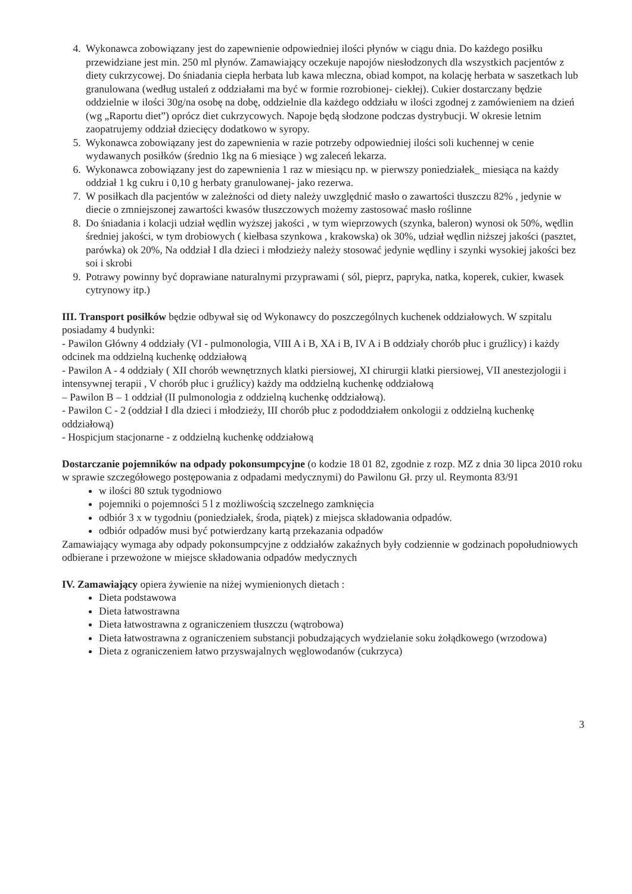4. Wykonawca zobowiązany jest do zapewnienie odpowiedniej ilości płynów w ciągu dnia. Do każdego posiłku przewidziane jest min. 250 ml płynów. Zamawiający oczekuje napojów niesłodzonych dla wszystkich pacjentów z diety cukrzycowej. Do śniadania ciepła herbata lub kawa mleczna, obiad kompot, na kolację herbata w saszetkach lub granulowana (według ustaleń z oddziałami ma być w formie rozrobionej- ciekłej). Cukier dostarczany będzie oddzielnie w ilości 30g/na osobę na dobę, oddzielnie dla każdego oddziału w ilości zgodnej z zamówieniem na dzień (wg „Raportu diet”) oprócz diet cukrzycowych. Napoje będą słodzone podczas dystrybucji. W okresie letnim zaopatrujemy oddział dziecięcy dodatkowo w syropy.
5. Wykonawca zobowiązany jest do zapewnienia w razie potrzeby odpowiedniej ilości soli kuchennej w cenie wydawanych posiłków (średnio 1kg na 6 miesiące ) wg zaleceń lekarza.
6. Wykonawca zobowiązany jest do zapewnienia 1 raz w miesiącu np. w pierwszy poniedziałek_ miesiąca na każdy oddział 1 kg cukru i 0,10 g herbaty granulowanej- jako rezerwa.
7. W posiłkach dla pacjentów w zależności od diety należy uwzględnić masło o zawartości tłuszczu 82% , jedynie w diecie o zmniejszonej zawartości kwasów tłuszczowych możemy zastosować masło roślinne
8. Do śniadania i kolacji udział wędlin wyższej jakości , w tym wieprzowych (szynka, baleron) wynosi ok 50%, wędlin średniej jakości, w tym drobiowych ( kiełbasa szynkowa , krakowska) ok 30%, udział wędlin niższej jakości (pasztet, parówka) ok 20%, Na oddział I dla dzieci i młodzieży należy stosować jedynie wędliny i szynki wysokiej jakości bez soi i skrobi
9. Potrawy powinny być doprawiane naturalnymi przyprawami ( sól, pieprz, papryka, natka, koperek, cukier, kwasek cytrynowy itp.)
III. Transport posiłków będzie odbywał się od Wykonawcy do poszczególnych kuchenek oddziałowych. W szpitalu posiadamy 4 budynki:
- Pawilon Główny 4 oddziały (VI - pulmonologia, VIII A i B, XA i B, IV A i B oddziały chorób płuc i gruźlicy) i każdy odcinek ma oddzielną kuchenkę oddziałową
- Pawilon A - 4 oddziały ( XII chorób wewnętrznych klatki piersiowej, XI chirurgii klatki piersiowej, VII anestezjologii i intensywnej terapii , V chorób płuc i gruźlicy) każdy ma oddzielną kuchenkę oddziałową
– Pawilon B – 1 oddział (II pulmonologia z oddzielną kuchenkę oddziałową).
- Pawilon C - 2 (oddział I dla dzieci i młodzieży, III chorób płuc z pododdziałem onkologii z oddzielną kuchenkę oddziałową)
- Hospicjum stacjonarne - z oddzielną kuchenkę oddziałową
Dostarczanie pojemników na odpady pokonsumpcyjne (o kodzie 18 01 82, zgodnie z rozp. MZ z dnia 30 lipca 2010 roku w sprawie szczegółowego postępowania z odpadami medycznymi) do Pawilonu Gł. przy ul. Reymonta 83/91
w ilości 80 sztuk tygodniowo
pojemniki o pojemności 5 l z możliwością szczelnego zamknięcia
odbiór 3 x w tygodniu (poniedziałek, środa, piątek) z miejsca składowania odpadów.
odbiór odpadów musi być potwierdzany kartą przekazania odpadów
Zamawiający wymaga aby odpady pokonsumpcyjne z oddziałów zakaźnych były codziennie w godzinach popołudniowych odbierane i przewożone w miejsce składowania odpadów medycznych
IV. Zamawiający opiera żywienie na niżej wymienionych dietach :
Dieta podstawowa
Dieta łatwostrawna
Dieta łatwostrawna z ograniczeniem tłuszczu (wątrobowa)
Dieta łatwostrawna z ograniczeniem substancji pobudzających wydzielanie soku żołądkowego (wrzodowa)
Dieta z ograniczeniem łatwo przyswajalnych węglowodanów (cukrzyca)
3